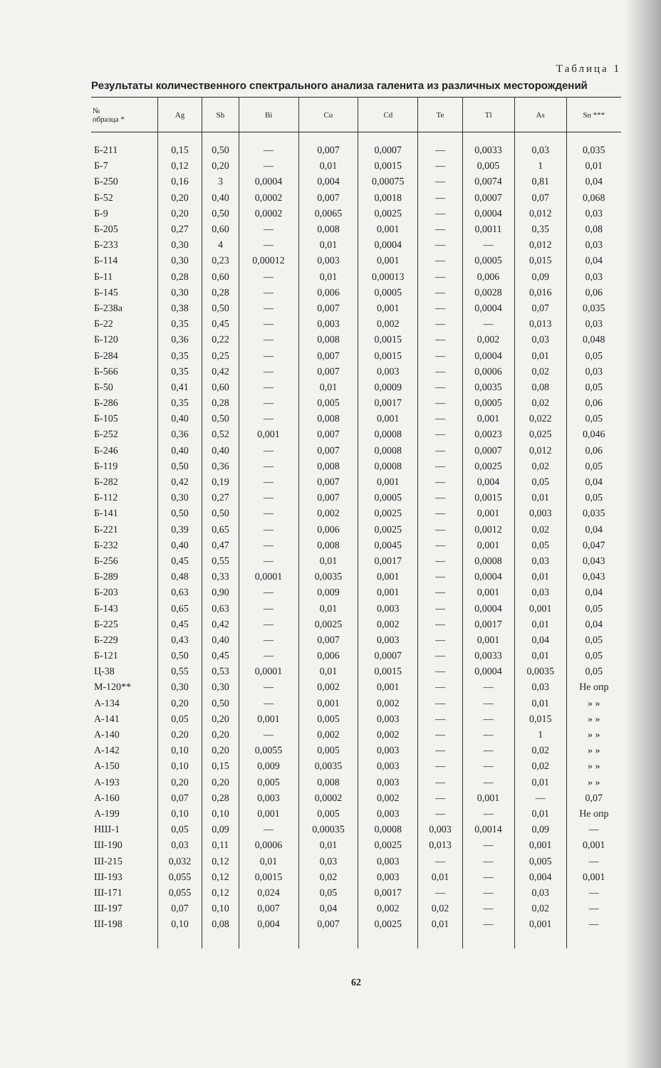Таблица 1
Результаты количественного спектрального анализа галенита из различных месторождений
| № образца * | Ag | Sb | Bi | Cu | Cd | Te | Tl | As | Sn *** |
| --- | --- | --- | --- | --- | --- | --- | --- | --- | --- |
| Б-211 | 0,15 | 0,50 | — | 0,007 | 0,0007 | — | 0,0033 | 0,03 | 0,035 |
| Б-7 | 0,12 | 0,20 | — | 0,01 | 0,0015 | — | 0,005 | 1 | 0,01 |
| Б-250 | 0,16 | 3 | 0,0004 | 0,004 | 0,00075 | — | 0,0074 | 0,81 | 0,04 |
| Б-52 | 0,20 | 0,40 | 0,0002 | 0,007 | 0,0018 | — | 0,0007 | 0,07 | 0,068 |
| Б-9 | 0,20 | 0,50 | 0,0002 | 0,0065 | 0,0025 | — | 0,0004 | 0,012 | 0,03 |
| Б-205 | 0,27 | 0,60 | — | 0,008 | 0,001 | — | 0,0011 | 0,35 | 0,08 |
| Б-233 | 0,30 | 4 | — | 0,01 | 0,0004 | — | — | 0,012 | 0,03 |
| Б-114 | 0,30 | 0,23 | 0,00012 | 0,003 | 0,001 | — | 0,0005 | 0,015 | 0,04 |
| Б-11 | 0,28 | 0,60 | — | 0,01 | 0,00013 | — | 0,006 | 0,09 | 0,03 |
| Б-145 | 0,30 | 0,28 | — | 0,006 | 0,0005 | — | 0,0028 | 0,016 | 0,06 |
| Б-238а | 0,38 | 0,50 | — | 0,007 | 0,001 | — | 0,0004 | 0,07 | 0,035 |
| Б-22 | 0,35 | 0,45 | — | 0,003 | 0,002 | — | — | 0,013 | 0,03 |
| Б-120 | 0,36 | 0,22 | — | 0,008 | 0,0015 | — | 0,002 | 0,03 | 0,048 |
| Б-284 | 0,35 | 0,25 | — | 0,007 | 0,0015 | — | 0,0004 | 0,01 | 0,05 |
| Б-566 | 0,35 | 0,42 | — | 0,007 | 0,003 | — | 0,0006 | 0,02 | 0,03 |
| Б-50 | 0,41 | 0,60 | — | 0,01 | 0,0009 | — | 0,0035 | 0,08 | 0,05 |
| Б-286 | 0,35 | 0,28 | — | 0,005 | 0,0017 | — | 0,0005 | 0,02 | 0,06 |
| Б-105 | 0,40 | 0,50 | — | 0,008 | 0,001 | — | 0,001 | 0,022 | 0,05 |
| Б-252 | 0,36 | 0,52 | 0,001 | 0,007 | 0,0008 | — | 0,0023 | 0,025 | 0,046 |
| Б-246 | 0,40 | 0,40 | — | 0,007 | 0,0008 | — | 0,0007 | 0,012 | 0,06 |
| Б-119 | 0,50 | 0,36 | — | 0,008 | 0,0008 | — | 0,0025 | 0,02 | 0,05 |
| Б-282 | 0,42 | 0,19 | — | 0,007 | 0,001 | — | 0,004 | 0,05 | 0,04 |
| Б-112 | 0,30 | 0,27 | — | 0,007 | 0,0005 | — | 0,0015 | 0,01 | 0,05 |
| Б-141 | 0,50 | 0,50 | — | 0,002 | 0,0025 | — | 0,001 | 0,003 | 0,035 |
| Б-221 | 0,39 | 0,65 | — | 0,006 | 0,0025 | — | 0,0012 | 0,02 | 0,04 |
| Б-232 | 0,40 | 0,47 | — | 0,008 | 0,0045 | — | 0,001 | 0,05 | 0,047 |
| Б-256 | 0,45 | 0,55 | — | 0,01 | 0,0017 | — | 0,0008 | 0,03 | 0,043 |
| Б-289 | 0,48 | 0,33 | 0,0001 | 0,0035 | 0,001 | — | 0,0004 | 0,01 | 0,043 |
| Б-203 | 0,63 | 0,90 | — | 0,009 | 0,001 | — | 0,001 | 0,03 | 0,04 |
| Б-143 | 0,65 | 0,63 | — | 0,01 | 0,003 | — | 0,0004 | 0,001 | 0,05 |
| Б-225 | 0,45 | 0,42 | — | 0,0025 | 0,002 | — | 0,0017 | 0,01 | 0,04 |
| Б-229 | 0,43 | 0,40 | — | 0,007 | 0,003 | — | 0,001 | 0,04 | 0,05 |
| Б-121 | 0,50 | 0,45 | — | 0,006 | 0,0007 | — | 0,0033 | 0,01 | 0,05 |
| Ц-38 | 0,55 | 0,53 | 0,0001 | 0,01 | 0,0015 | — | 0,0004 | 0,0035 | 0,05 |
| М-120** | 0,30 | 0,30 | — | 0,002 | 0,001 | — | — | 0,03 | Не опр |
| А-134 | 0,20 | 0,50 | — | 0,001 | 0,002 | — | — | 0,01 | » » |
| А-141 | 0,05 | 0,20 | 0,001 | 0,005 | 0,003 | — | — | 0,015 | » » |
| А-140 | 0,20 | 0,20 | — | 0,002 | 0,002 | — | — | 1 | » » |
| А-142 | 0,10 | 0,20 | 0,0055 | 0,005 | 0,003 | — | — | 0,02 | » » |
| А-150 | 0,10 | 0,15 | 0,009 | 0,0035 | 0,003 | — | — | 0,02 | » » |
| А-193 | 0,20 | 0,20 | 0,005 | 0,008 | 0,003 | — | — | 0,01 | » » |
| А-160 | 0,07 | 0,28 | 0,003 | 0,0002 | 0,002 | — | 0,001 | — | 0,07 |
| А-199 | 0,10 | 0,10 | 0,001 | 0,005 | 0,003 | — | — | 0,01 | Не опр |
| НШ-1 | 0,05 | 0,09 | — | 0,00035 | 0,0008 | 0,003 | 0,0014 | 0,09 | — |
| Ш-190 | 0,03 | 0,11 | 0,0006 | 0,01 | 0,0025 | 0,013 | — | 0,001 | 0,001 |
| Ш-215 | 0,032 | 0,12 | 0,01 | 0,03 | 0,003 | — | — | 0,005 | — |
| Ш-193 | 0,055 | 0,12 | 0,0015 | 0,02 | 0,003 | 0,01 | — | 0,004 | 0,001 |
| Ш-171 | 0,055 | 0,12 | 0,024 | 0,05 | 0,0017 | — | — | 0,03 | — |
| Ш-197 | 0,07 | 0,10 | 0,007 | 0,04 | 0,002 | 0,02 | — | 0,02 | — |
| Ш-198 | 0,10 | 0,08 | 0,004 | 0,007 | 0,0025 | 0,01 | — | 0,001 | — |
62